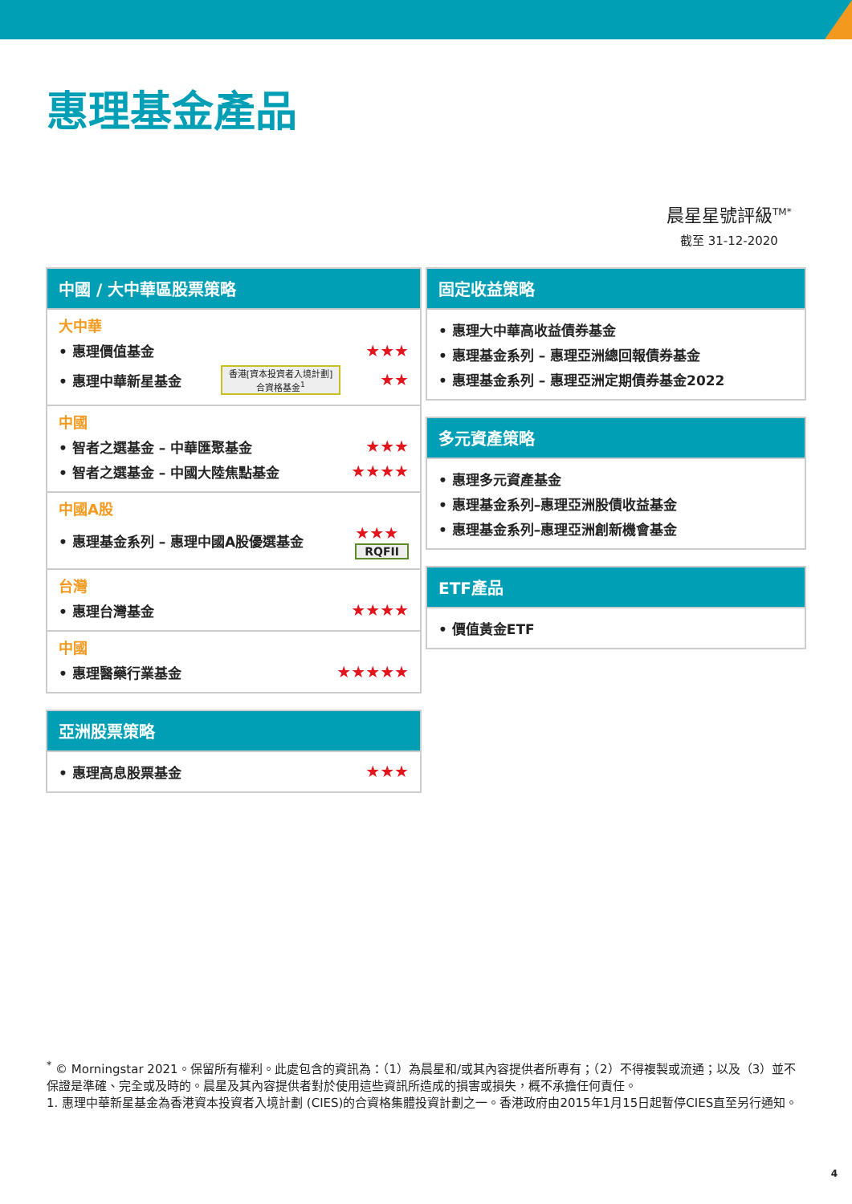惠理基金產品
晨星星號評級<sup>TM*</sup>
截至 31-12-2020
中國 / 大中華區股票策略
大中華
• 惠理價值基金 ★★★
• 惠理中華新星基金 香港[資本投資者入境計劃]
合資格基金<sup>1</sup> ★★
中國
• 智者之選基金 – 中華匯聚基金 ★★★
• 智者之選基金 – 中國大陸焦點基金 ★★★★
中國A股
• 惠理基金系列 – 惠理中國A股優選基金 ★★★
RQFII
台灣
• 惠理台灣基金 ★★★★
中國
• 惠理醫藥行業基金 ★★★★★
亞洲股票策略
• 惠理高息股票基金 ★★★
固定收益策略
• 惠理大中華高收益債券基金
• 惠理基金系列 – 惠理亞洲總回報債券基金
• 惠理基金系列 – 惠理亞洲定期債券基金2022
多元資產策略
• 惠理多元資產基金
• 惠理基金系列–惠理亞洲股債收益基金
• 惠理基金系列–惠理亞洲創新機會基金
ETF產品
• 價值黃金ETF
<sup>*</sup> © Morningstar 2021。保留所有權利。此處包含的資訊為：（1）為晨星和/或其內容提供者所專有；（2）不得複製或流通；以及（3）並不保證是準確、完全或及時的。晨星及其內容提供者對於使用這些資訊所造成的損害或損失，概不承擔任何責任。
1. 惠理中華新星基金為香港資本投資者入境計劃 (CIES)的合資格集體投資計劃之一。香港政府由2015年1月15日起暫停CIES直至另行通知。
4